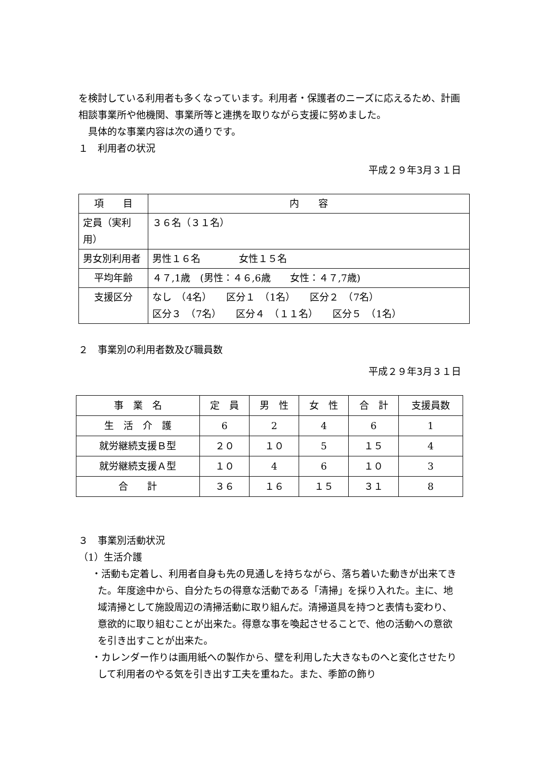を検討している利用者も多くなっています。利用者・保護者のニーズに応えるため、計画相談事業所や他機関、事業所等と連携を取りながら支援に努めました。
　具体的な事業内容は次の通りです。
１　利用者の状況
平成２９年3月３１日
| 項 目 | 内 容 |
| 定員（実利用） | ３６名（３１名） |
| 男女別利用者 | 男性１６名 女性１５名 |
| 平均年齢 | ４７,1歳 (男性：４６,6歳 女性：４７,7歳) |
| 支援区分 | なし （4名） 区分１ （1名） 区分２ （7名） 区分３ （7名） 区分４ （１１名） 区分５ （1名） |
２　事業別の利用者数及び職員数
平成２９年3月３１日
| 事 業 名 | 定 員 | 男 性 | 女 性 | 合 計 | 支援員数 |
| 生 活 介 護 | 6 | 2 | 4 | 6 | 1 |
| 就労継続支援Ｂ型 | ２０ | １０ | 5 | １５ | 4 |
| 就労継続支援Ａ型 | １０ | 4 | 6 | １０ | 3 |
| 合 計 | ３６ | １６ | １５ | ３１ | 8 |
３　事業別活動状況
（1）生活介護
・活動も定着し、利用者自身も先の見通しを持ちながら、落ち着いた動きが出来てきた。年度途中から、自分たちの得意な活動である「清掃」を採り入れた。主に、地域清掃として施設周辺の清掃活動に取り組んだ。清掃道具を持つと表情も変わり、意欲的に取り組むことが出来た。得意な事を喚起させることで、他の活動への意欲を引き出すことが出来た。
・カレンダー作りは画用紙への製作から、壁を利用した大きなものへと変化させたりして利用者のやる気を引き出す工夫を重ねた。また、季節の飾り